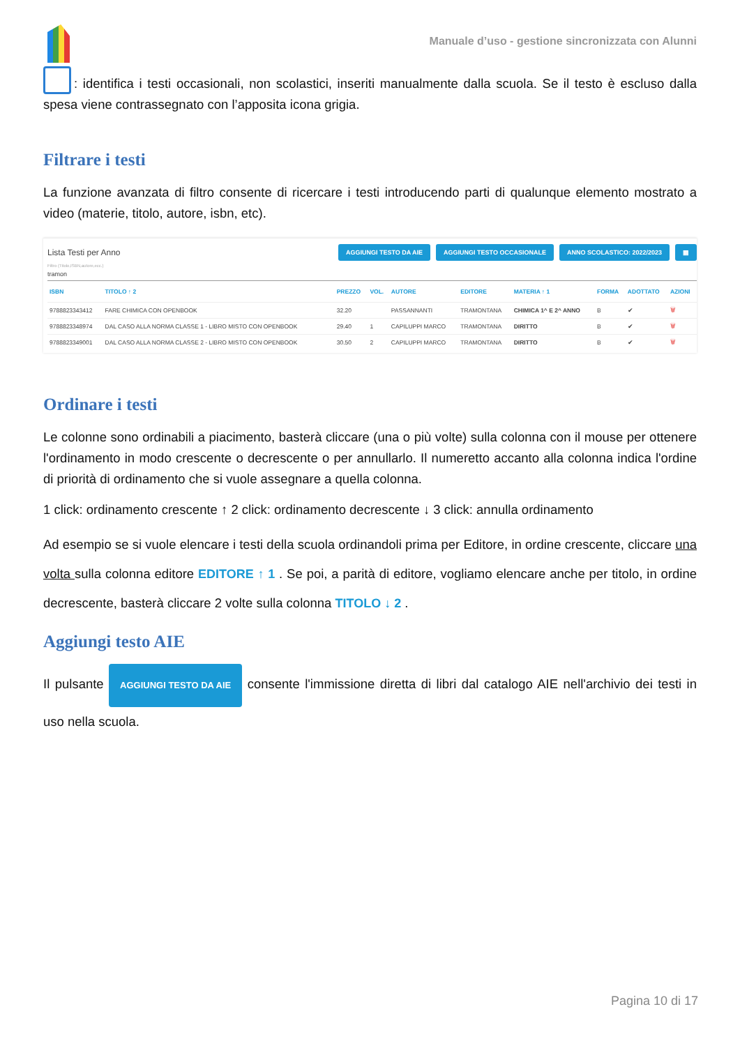Manuale d’uso - gestione sincronizzata con Alunni
: identifica i testi occasionali, non scolastici, inseriti manualmente dalla scuola. Se il testo è escluso dalla spesa viene contrassegnato con l’apposita icona grigia.
Filtrare i testi
La funzione avanzata di filtro consente di ricercare i testi introducendo parti di qualunque elemento mostrato a video (materie, titolo, autore, isbn, etc).
Lista Testi per Anno AGGIUNGI TESTO DA AIE AGGIUNGI TESTO OCCASIONALE ANNO SCOLASTICO: 2022/2023 ▦
Filtro (Titolo,ISBN,autore,ecc.)
tramon
| ISBN | TITOLO ↑ 2 | PREZZO | VOL. | AUTORE | EDITORE | MATERIA ↑ 1 | FORMA | ADOTTATO | AZIONI |
| --- | --- | --- | --- | --- | --- | --- | --- | --- | --- |
| 9788823343412 | FARE CHIMICA CON OPENBOOK | 32.20 | | PASSANNANTI | TRAMONTANA | CHIMICA 1^ E 2^ ANNO | B | ✔ | 🗑 |
| 9788823348974 | DAL CASO ALLA NORMA CLASSE 1 - LIBRO MISTO CON OPENBOOK | 29.40 | 1 | CAPILUPPI MARCO | TRAMONTANA | DIRITTO | B | ✔ | 🗑 |
| 9788823349001 | DAL CASO ALLA NORMA CLASSE 2 - LIBRO MISTO CON OPENBOOK | 30.50 | 2 | CAPILUPPI MARCO | TRAMONTANA | DIRITTO | B | ✔ | 🗑 |
Ordinare i testi
Le colonne sono ordinabili a piacimento, basterà cliccare (una o più volte) sulla colonna con il mouse per ottenere l'ordinamento in modo crescente o decrescente o per annullarlo. Il numeretto accanto alla colonna indica l'ordine di priorità di ordinamento che si vuole assegnare a quella colonna.
1 click: ordinamento crescente ↑ 2 click: ordinamento decrescente ↓ 3 click: annulla ordinamento
Ad esempio se si vuole elencare i testi della scuola ordinandoli prima per Editore, in ordine crescente, cliccare una volta sulla colonna editore EDITORE ↑ 1 . Se poi, a parità di editore, vogliamo elencare anche per titolo, in ordine decrescente, basterà cliccare 2 volte sulla colonna TITOLO ↓ 2 .
Aggiungi testo AIE
Il pulsante AGGIUNGI TESTO DA AIE consente l'immissione diretta di libri dal catalogo AIE nell'archivio dei testi in uso nella scuola.
Pagina 10 di 17